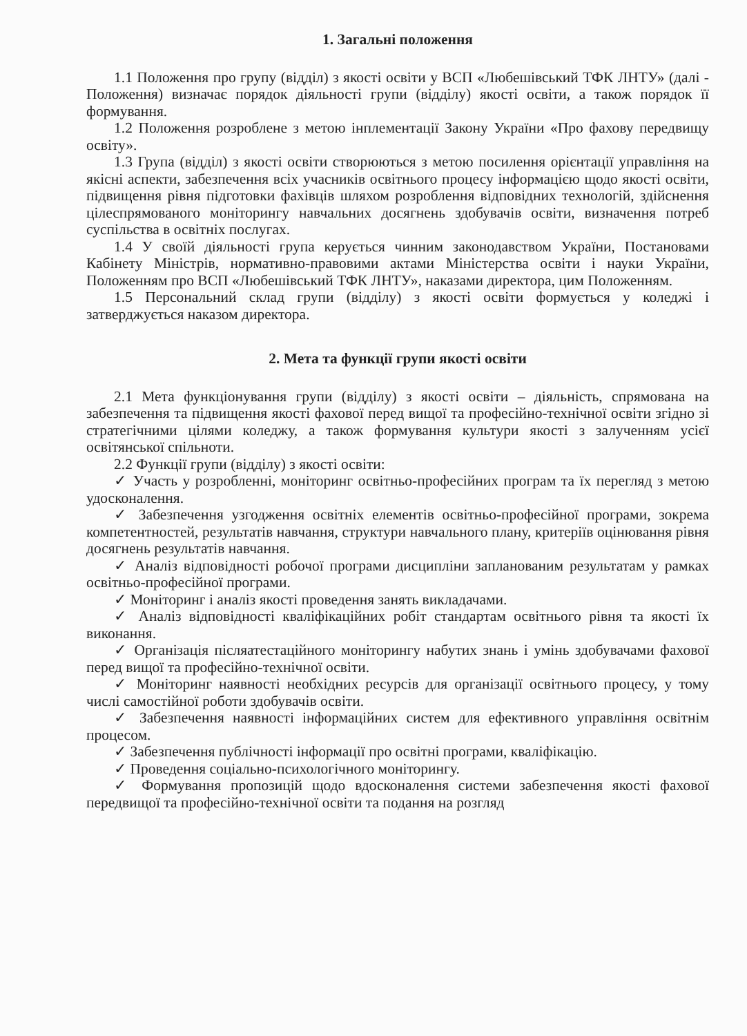1. Загальні положення
1.1 Положення про групу (відділ) з якості освіти у ВСП «Любешівський ТФК ЛНТУ» (далі - Положення) визначає порядок діяльності групи (відділу) якості освіти, а також порядок її формування.
1.2 Положення розроблене з метою інплементації Закону України «Про фахову передвищу освіту».
1.3 Група (відділ) з якості освіти створюються з метою посилення орієнтації управління на якісні аспекти, забезпечення всіх учасників освітнього процесу інформацією щодо якості освіти, підвищення рівня підготовки фахівців шляхом розроблення відповідних технологій, здійснення цілеспрямованого моніторингу навчальних досягнень здобувачів освіти, визначення потреб суспільства в освітніх послугах.
1.4 У своїй діяльності група керується чинним законодавством України, Постановами Кабінету Міністрів, нормативно-правовими актами Міністерства освіти і науки України, Положенням про ВСП «Любешівський ТФК ЛНТУ», наказами директора, цим Положенням.
1.5 Персональний склад групи (відділу) з якості освіти формується у коледжі і затверджується наказом директора.
2. Мета та функції групи якості освіти
2.1 Мета функціонування групи (відділу) з якості освіти – діяльність, спрямована на забезпечення та підвищення якості фахової перед вищої та професійно-технічної освіти згідно зі стратегічними цілями коледжу, а також формування культури якості з залученням усієї освітянської спільноти.
2.2 Функції групи (відділу) з якості освіти:
✓ Участь у розробленні, моніторинг освітньо-професійних програм та їх перегляд з метою удосконалення.
✓ Забезпечення узгодження освітніх елементів освітньо-професійної програми, зокрема компетентностей, результатів навчання, структури навчального плану, критеріїв оцінювання рівня досягнень результатів навчання.
✓ Аналіз відповідності робочої програми дисципліни запланованим результатам у рамках освітньо-професійної програми.
✓ Моніторинг і аналіз якості проведення занять викладачами.
✓ Аналіз відповідності кваліфікаційних робіт стандартам освітнього рівня та якості їх виконання.
✓ Організація післяатестаційного моніторингу набутих знань і умінь здобувачами фахової перед вищої та професійно-технічної освіти.
✓ Моніторинг наявності необхідних ресурсів для організації освітнього процесу, у тому числі самостійної роботи здобувачів освіти.
✓ Забезпечення наявності інформаційних систем для ефективного управління освітнім процесом.
✓ Забезпечення публічності інформації про освітні програми, кваліфікацію.
✓ Проведення соціально-психологічного моніторингу.
✓ Формування пропозицій щодо вдосконалення системи забезпечення якості фахової передвищої та професійно-технічної освіти та подання на розгляд